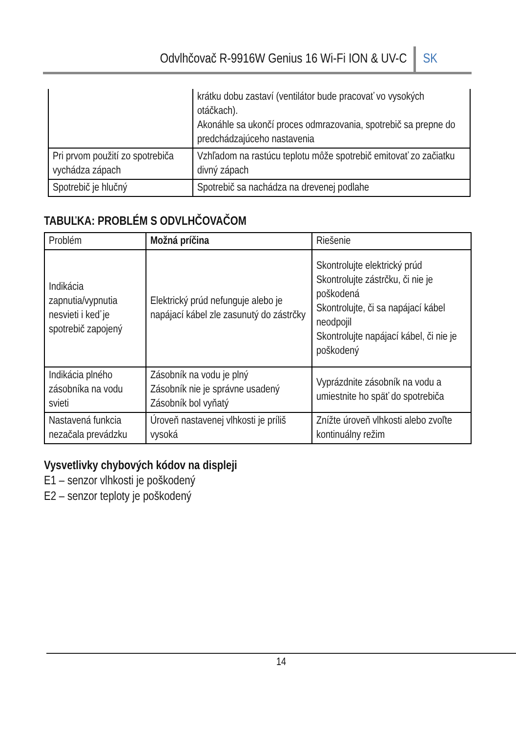Odvlhčovač R-9916W Genius 16 Wi-Fi ION & UV-C SK
| | krátku dobu zastaví (ventilátor bude pracovať vo vysokých otáčkach). Akonáhle sa ukončí proces odmrazovania, spotrebič sa prepne do predchádzajúceho nastavenia |
| Pri prvom použití zo spotrebiča vychádza zápach | Vzhľadom na rastúcu teplotu môže spotrebič emitovať zo začiatku divný zápach |
| Spotrebič je hlučný | Spotrebič sa nachádza na drevenej podlahe |
TABUĽKA: PROBLÉM S ODVLHČOVAČOM
| Problém | Možná príčina | Riešenie |
| --- | --- | --- |
| Indikácia zapnutia/vypnutia nesvieti i keď je spotrebič zapojený | Elektrický prúd nefunguje alebo je napájací kábel zle zasunutý do zástrčky | Skontrolujte elektrický prúd Skontrolujte zástrčku, či nie je poškodená Skontrolujte, či sa napájací kábel neodpojil Skontrolujte napájací kábel, či nie je poškodený |
| Indikácia plného zásobníka na vodu svieti | Zásobník na vodu je plný Zásobník nie je správne usadený Zásobník bol vyňatý | Vyprázdnite zásobník na vodu a umiestnite ho späť do spotrebiča |
| Nastavená funkcia nezačala prevádzku | Úroveň nastavenej vlhkosti je príliš vysoká | Znížte úroveň vlhkosti alebo zvoľte kontinuálny režim |
Vysvetlivky chybových kódov na displeji
E1 – senzor vlhkosti je poškodený
E2 – senzor teploty je poškodený
14